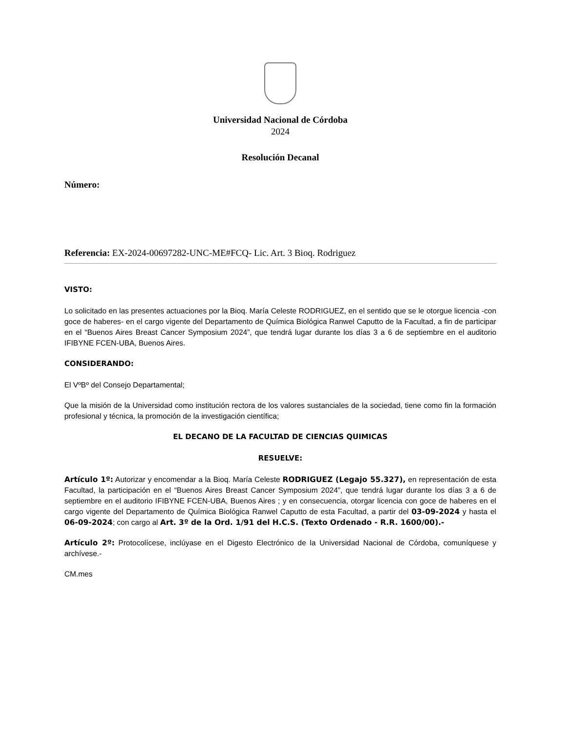Universidad Nacional de Córdoba
2024
Resolución Decanal
Número:
Referencia: EX-2024-00697282-UNC-ME#FCQ- Lic. Art. 3 Bioq. Rodriguez
VISTO:
Lo solicitado en las presentes actuaciones por la Bioq. María Celeste RODRIGUEZ, en el sentido que se le otorgue licencia -con goce de haberes- en el cargo vigente del Departamento de Química Biológica Ranwel Caputto de la Facultad, a fin de participar en el “Buenos Aires Breast Cancer Symposium 2024”, que tendrá lugar durante los días 3 a 6 de septiembre en el auditorio IFIBYNE FCEN-UBA, Buenos Aires.
CONSIDERANDO:
El VºBº del Consejo Departamental;
Que la misión de la Universidad como institución rectora de los valores sustanciales de la sociedad, tiene como fin la formación profesional y técnica, la promoción de la investigación científica;
EL DECANO DE LA FACULTAD DE CIENCIAS QUIMICAS
RESUELVE:
Artículo 1º: Autorizar y encomendar a la Bioq. María Celeste RODRIGUEZ (Legajo 55.327), en representación de esta Facultad, la participación en el “Buenos Aires Breast Cancer Symposium 2024”, que tendrá lugar durante los días 3 a 6 de septiembre en el auditorio IFIBYNE FCEN-UBA, Buenos Aires ; y en consecuencia, otorgar licencia con goce de haberes en el cargo vigente del Departamento de Química Biológica Ranwel Caputto de esta Facultad, a partir del 03-09-2024 y hasta el 06-09-2024; con cargo al Art. 3º de la Ord. 1/91 del H.C.S. (Texto Ordenado - R.R. 1600/00).-
Artículo 2º: Protocolícese, inclúyase en el Digesto Electrónico de la Universidad Nacional de Córdoba, comuníquese y archívese.-
CM.mes